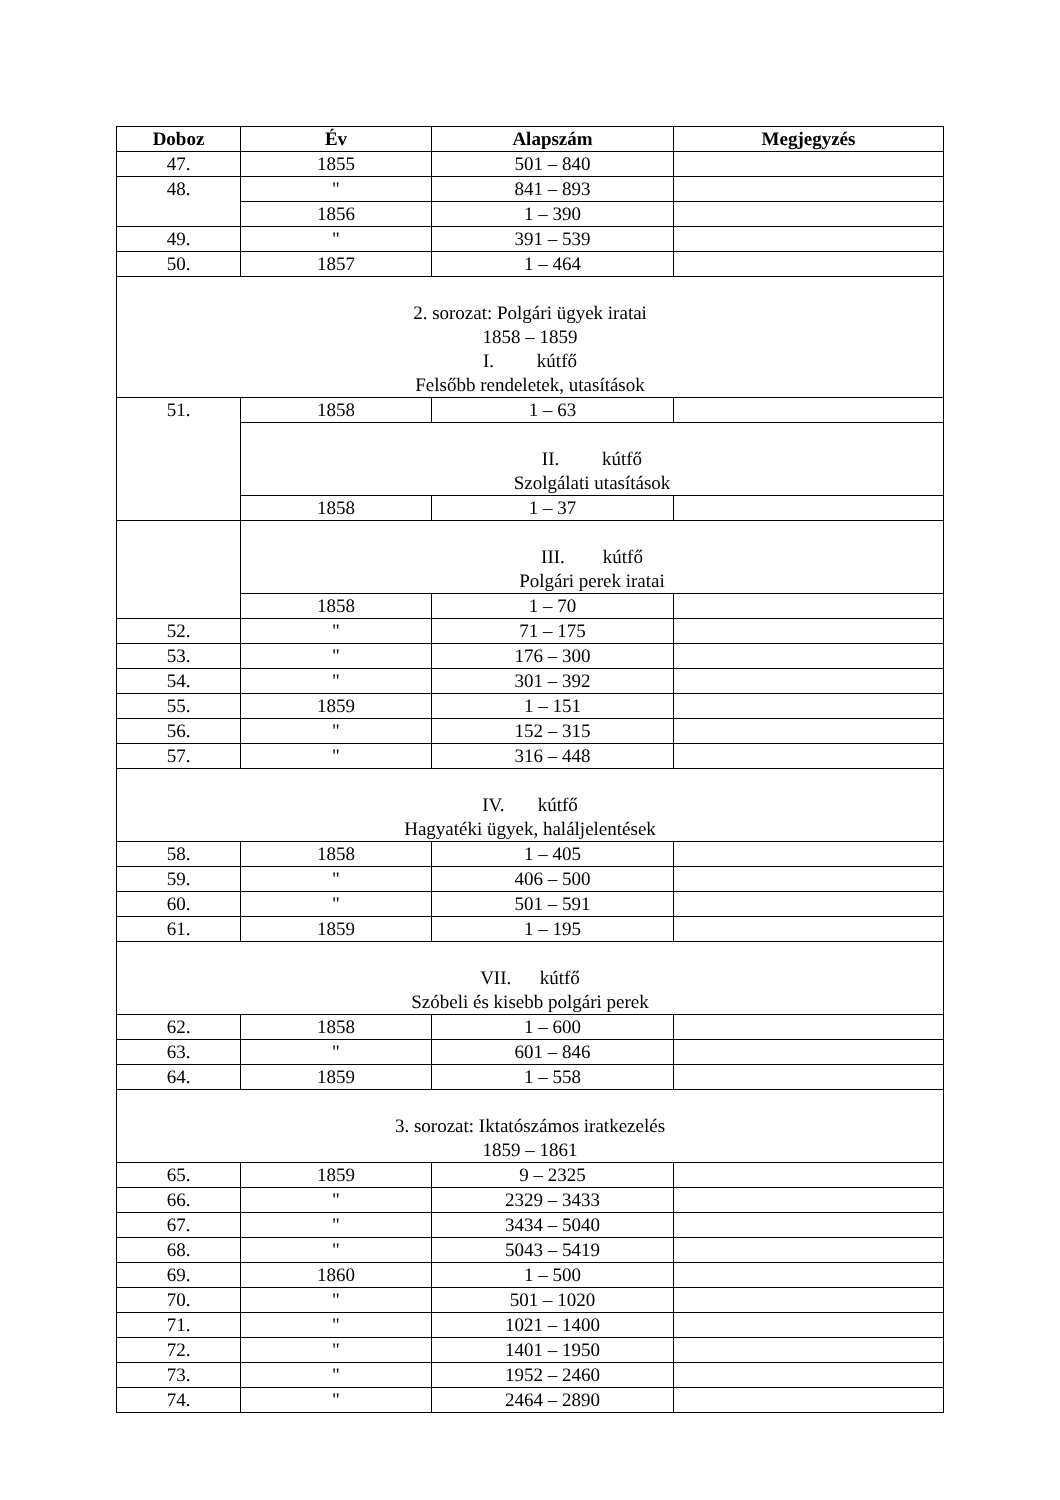| Doboz | Év | Alapszám | Megjegyzés |
| --- | --- | --- | --- |
| 47. | 1855 | 501 – 840 | |
| 48. | " | 841 – 893 | |
| | 1856 | 1 – 390 | |
| 49. | " | 391 – 539 | |
| 50. | 1857 | 1 – 464 | |
| 2. sorozat: Polgári ügyek iratai 1858 – 1859 I. kútfő Felsőbb rendeletek, utasítások | | | |
| 51. | 1858 | 1 – 63 | |
| | II. kútfő Szolgálati utasítások | | |
| | 1858 | 1 – 37 | |
| | III. kútfő Polgári perek iratai | | |
| | 1858 | 1 – 70 | |
| 52. | " | 71 – 175 | |
| 53. | " | 176 – 300 | |
| 54. | " | 301 – 392 | |
| 55. | 1859 | 1 – 151 | |
| 56. | " | 152 – 315 | |
| 57. | " | 316 – 448 | |
| IV. kútfő Hagyatéki ügyek, haláljelentések | | | |
| 58. | 1858 | 1 – 405 | |
| 59. | " | 406 – 500 | |
| 60. | " | 501 – 591 | |
| 61. | 1859 | 1 – 195 | |
| VII. kútfő Szóbeli és kisebb polgári perek | | | |
| 62. | 1858 | 1 – 600 | |
| 63. | " | 601 – 846 | |
| 64. | 1859 | 1 – 558 | |
| 3. sorozat: Iktatószámos iratkezelés 1859 – 1861 | | | |
| 65. | 1859 | 9 – 2325 | |
| 66. | " | 2329 – 3433 | |
| 67. | " | 3434 – 5040 | |
| 68. | " | 5043 – 5419 | |
| 69. | 1860 | 1 – 500 | |
| 70. | " | 501 – 1020 | |
| 71. | " | 1021 – 1400 | |
| 72. | " | 1401 – 1950 | |
| 73. | " | 1952 – 2460 | |
| 74. | " | 2464 – 2890 | |